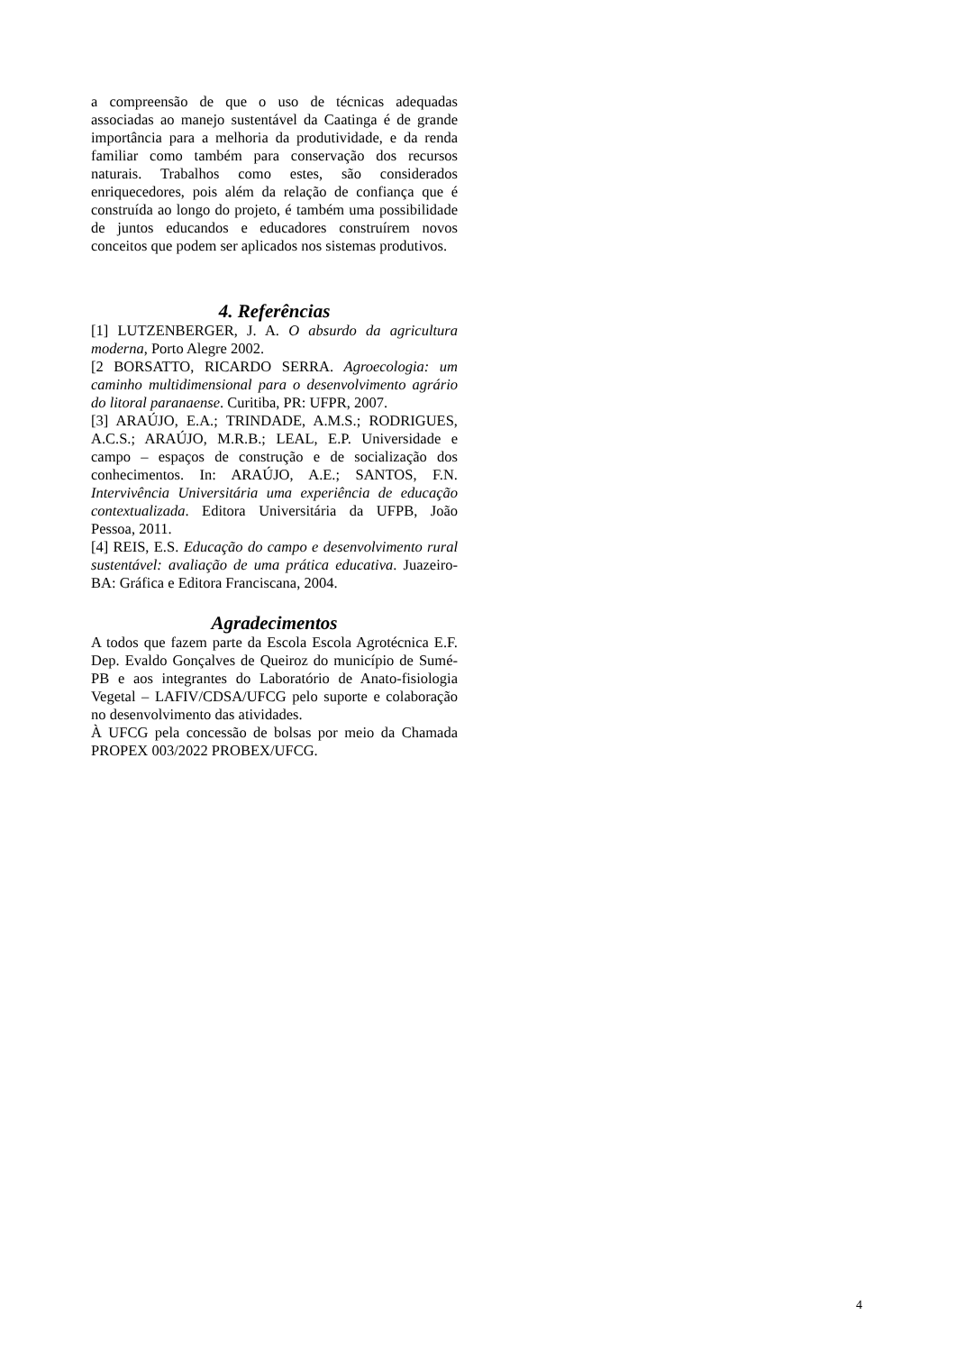a compreensão de que o uso de técnicas adequadas associadas ao manejo sustentável da Caatinga é de grande importância para a melhoria da produtividade, e da renda familiar como também para conservação dos recursos naturais. Trabalhos como estes, são considerados enriquecedores, pois além da relação de confiança que é construída ao longo do projeto, é também uma possibilidade de juntos educandos e educadores construírem novos conceitos que podem ser aplicados nos sistemas produtivos.
4. Referências
[1] LUTZENBERGER, J. A. O absurdo da agricultura moderna, Porto Alegre 2002.
[2 BORSATTO, RICARDO SERRA. Agroecologia: um caminho multidimensional para o desenvolvimento agrário do litoral paranaense. Curitiba, PR: UFPR, 2007.
[3] ARAÚJO, E.A.; TRINDADE, A.M.S.; RODRIGUES, A.C.S.; ARAÚJO, M.R.B.; LEAL, E.P. Universidade e campo – espaços de construção e de socialização dos conhecimentos. In: ARAÚJO, A.E.; SANTOS, F.N. Intervivência Universitária uma experiência de educação contextualizada. Editora Universitária da UFPB, João Pessoa, 2011.
[4] REIS, E.S. Educação do campo e desenvolvimento rural sustentável: avaliação de uma prática educativa. Juazeiro-BA: Gráfica e Editora Franciscana, 2004.
Agradecimentos
A todos que fazem parte da Escola Escola Agrotécnica E.F. Dep. Evaldo Gonçalves de Queiroz do município de Sumé-PB e aos integrantes do Laboratório de Anato-fisiologia Vegetal – LAFIV/CDSA/UFCG pelo suporte e colaboração no desenvolvimento das atividades.
À UFCG pela concessão de bolsas por meio da Chamada PROPEX 003/2022 PROBEX/UFCG.
4